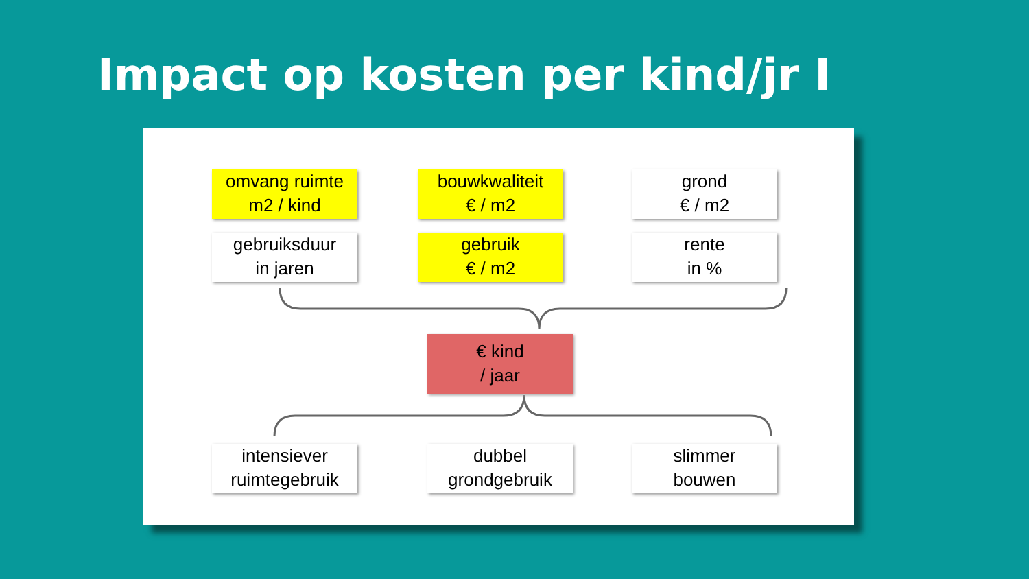Impact op kosten per kind/jr I
omvang ruimte
m2 / kind
bouwkwaliteit
€ / m2
grond
€ / m2
gebruiksduur
in jaren
gebruik
€ / m2
rente
in %
€ kind
/ jaar
intensiever
ruimtegebruik
dubbel
grondgebruik
slimmer
bouwen